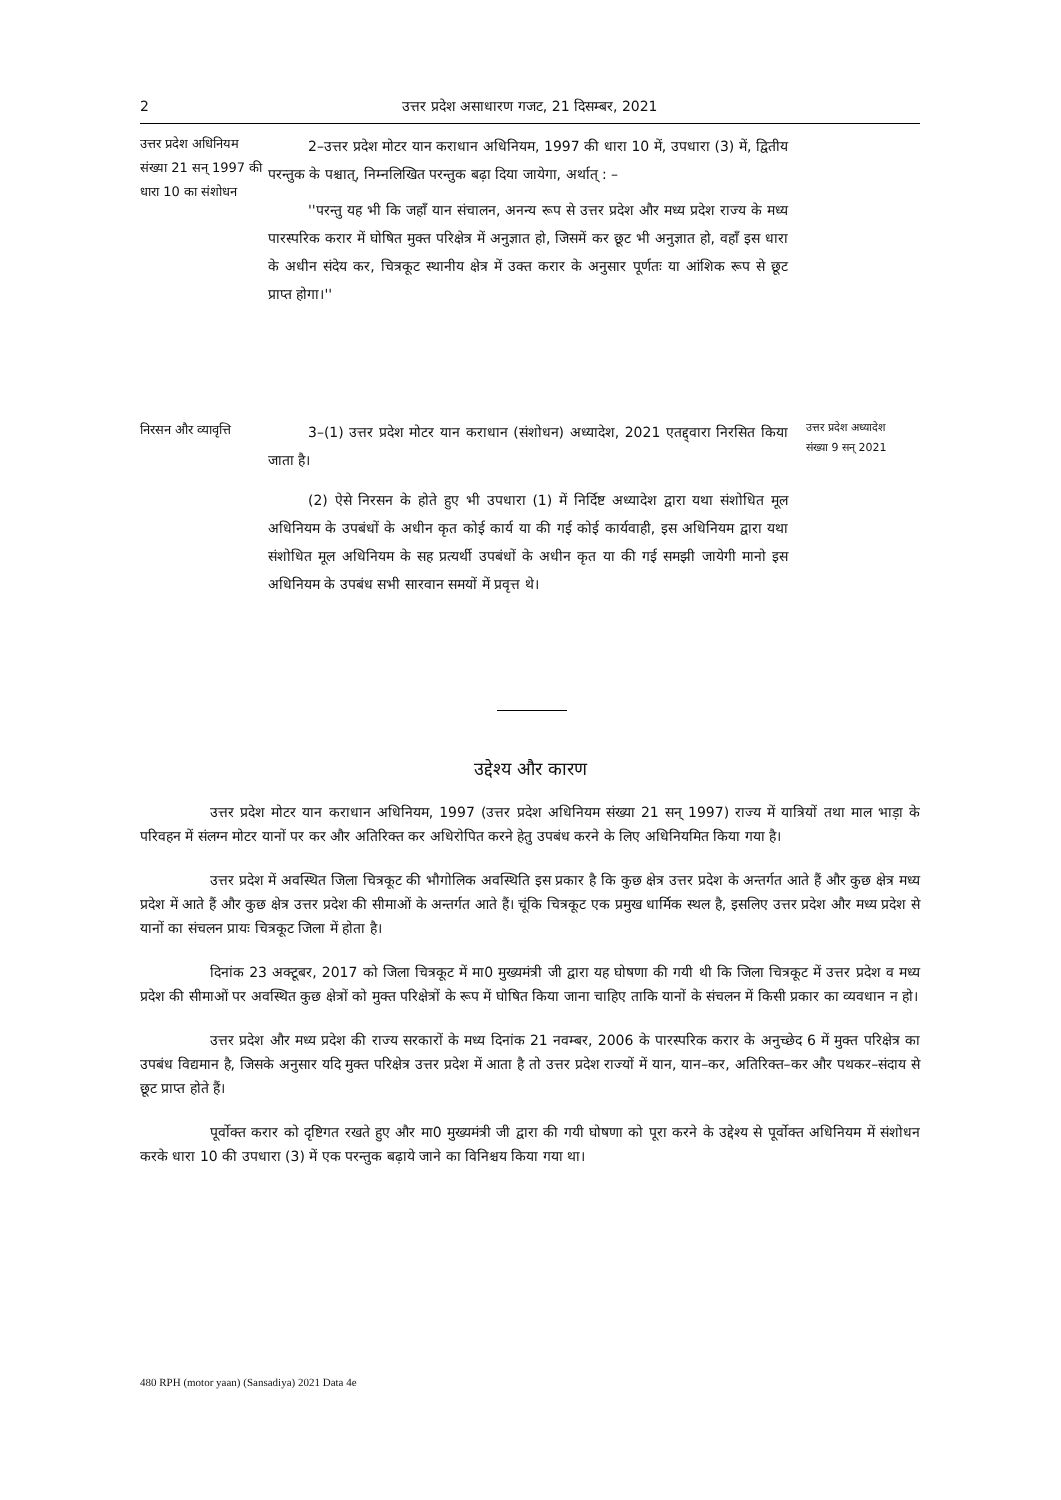2 उत्तर प्रदेश असाधारण गजट, 21 दिसम्बर, 2021
उत्तर प्रदेश अधिनियम संख्या 21 सन् 1997 की धारा 10 का संशोधन
2–उत्तर प्रदेश मोटर यान कराधान अधिनियम, 1997 की धारा 10 में, उपधारा (3) में, द्वितीय परन्तुक के पश्चात्, निम्नलिखित परन्तुक बढ़ा दिया जायेगा, अर्थात् : –
''परन्तु यह भी कि जहाँ यान संचालन, अनन्य रूप से उत्तर प्रदेश और मध्य प्रदेश राज्य के मध्य पारस्परिक करार में घोषित मुक्त परिक्षेत्र में अनुज्ञात हो, जिसमें कर छूट भी अनुज्ञात हो, वहाँ इस धारा के अधीन संदेय कर, चित्रकूट स्थानीय क्षेत्र में उक्त करार के अनुसार पूर्णतः या आंशिक रूप से छूट प्राप्त होगा।''
निरसन और व्यावृत्ति
3–(1) उत्तर प्रदेश मोटर यान कराधान (संशोधन) अध्यादेश, 2021 एतद्द्वारा निरसित किया जाता है।
(2) ऐसे निरसन के होते हुए भी उपधारा (1) में निर्दिष्ट अध्यादेश द्वारा यथा संशोधित मूल अधिनियम के उपबंधों के अधीन कृत कोई कार्य या की गई कोई कार्यवाही, इस अधिनियम द्वारा यथा संशोधित मूल अधिनियम के सह प्रत्यर्थी उपबंधों के अधीन कृत या की गई समझी जायेगी मानो इस अधिनियम के उपबंध सभी सारवान समयों में प्रवृत्त थे।
उत्तर प्रदेश अध्यादेश संख्या 9 सन् 2021
उद्देश्य और कारण
उत्तर प्रदेश मोटर यान कराधान अधिनियम, 1997 (उत्तर प्रदेश अधिनियम संख्या 21 सन् 1997) राज्य में यात्रियों तथा माल भाड़ा के परिवहन में संलग्न मोटर यानों पर कर और अतिरिक्त कर अधिरोपित करने हेतु उपबंध करने के लिए अधिनियमित किया गया है।
उत्तर प्रदेश में अवस्थित जिला चित्रकूट की भौगोलिक अवस्थिति इस प्रकार है कि कुछ क्षेत्र उत्तर प्रदेश के अन्तर्गत आते हैं और कुछ क्षेत्र मध्य प्रदेश में आते हैं और कुछ क्षेत्र उत्तर प्रदेश की सीमाओं के अन्तर्गत आते हैं। चूंकि चित्रकूट एक प्रमुख धार्मिक स्थल है, इसलिए उत्तर प्रदेश और मध्य प्रदेश से यानों का संचलन प्रायः चित्रकूट जिला में होता है।
दिनांक 23 अक्टूबर, 2017 को जिला चित्रकूट में मा0 मुख्यमंत्री जी द्वारा यह घोषणा की गयी थी कि जिला चित्रकूट में उत्तर प्रदेश व मध्य प्रदेश की सीमाओं पर अवस्थित कुछ क्षेत्रों को मुक्त परिक्षेत्रों के रूप में घोषित किया जाना चाहिए ताकि यानों के संचलन में किसी प्रकार का व्यवधान न हो।
उत्तर प्रदेश और मध्य प्रदेश की राज्य सरकारों के मध्य दिनांक 21 नवम्बर, 2006 के पारस्परिक करार के अनुच्छेद 6 में मुक्त परिक्षेत्र का उपबंध विद्यमान है, जिसके अनुसार यदि मुक्त परिक्षेत्र उत्तर प्रदेश में आता है तो उत्तर प्रदेश राज्यों में यान, यान–कर, अतिरिक्त–कर और पथकर–संदाय से छूट प्राप्त होते हैं।
पूर्वोक्त करार को दृष्टिगत रखते हुए और मा0 मुख्यमंत्री जी द्वारा की गयी घोषणा को पूरा करने के उद्देश्य से पूर्वोक्त अधिनियम में संशोधन करके धारा 10 की उपधारा (3) में एक परन्तुक बढ़ाये जाने का विनिश्चय किया गया था।
480 RPH (motor yaan) (Sansadiya) 2021 Data 4e